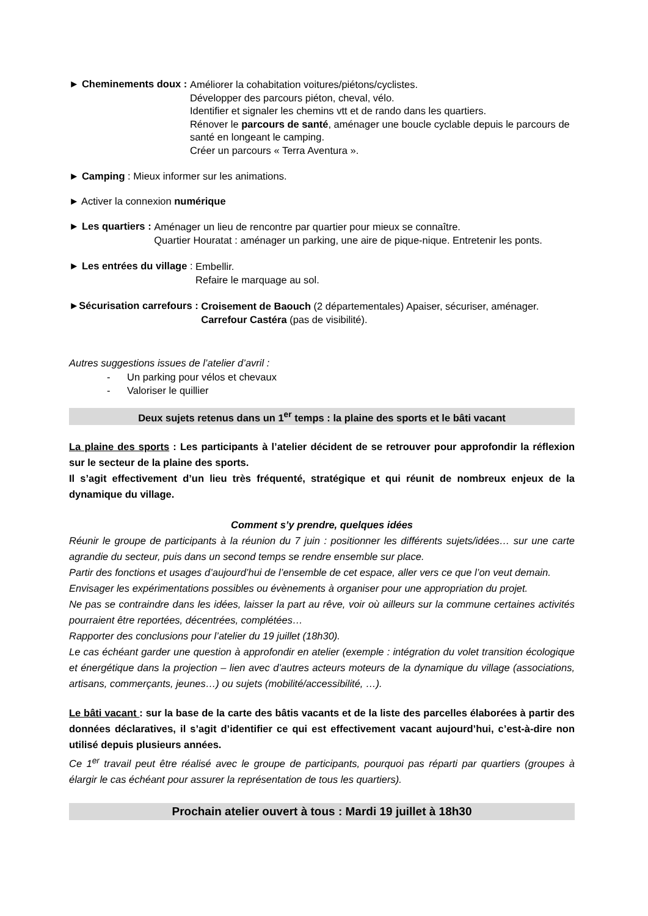► Cheminements doux :
Améliorer la cohabitation voitures/piétons/cyclistes.
Développer des parcours piéton, cheval, vélo.
Identifier et signaler les chemins vtt et de rando dans les quartiers.
Rénover le parcours de santé, aménager une boucle cyclable depuis le parcours de santé en longeant le camping.
Créer un parcours « Terra Aventura ».
► Camping : Mieux informer sur les animations.
► Activer la connexion numérique
► Les quartiers :
Aménager un lieu de rencontre par quartier pour mieux se connaître.
Quartier Houratat : aménager un parking, une aire de pique-nique. Entretenir les ponts.
► Les entrées du village :
Embellir.
Refaire le marquage au sol.
►Sécurisation carrefours :
Croisement de Baouch (2 départementales) Apaiser, sécuriser, aménager.
Carrefour Castéra (pas de visibilité).
Autres suggestions issues de l’atelier d’avril :
- Un parking pour vélos et chevaux
- Valoriser le quillier
Deux sujets retenus dans un 1<sup>er</sup> temps : la plaine des sports et le bâti vacant
La plaine des sports : Les participants à l’atelier décident de se retrouver pour approfondir la réflexion sur le secteur de la plaine des sports.
Il s’agit effectivement d’un lieu très fréquenté, stratégique et qui réunit de nombreux enjeux de la dynamique du village.
Comment s’y prendre, quelques idées
Réunir le groupe de participants à la réunion du 7 juin : positionner les différents sujets/idées… sur une carte agrandie du secteur, puis dans un second temps se rendre ensemble sur place.
Partir des fonctions et usages d’aujourd’hui de l’ensemble de cet espace, aller vers ce que l’on veut demain.
Envisager les expérimentations possibles ou évènements à organiser pour une appropriation du projet.
Ne pas se contraindre dans les idées, laisser la part au rêve, voir où ailleurs sur la commune certaines activités pourraient être reportées, décentrées, complétées…
Rapporter des conclusions pour l’atelier du 19 juillet (18h30).
Le cas échéant garder une question à approfondir en atelier (exemple : intégration du volet transition écologique et énergétique dans la projection – lien avec d’autres acteurs moteurs de la dynamique du village (associations, artisans, commerçants, jeunes…) ou sujets (mobilité/accessibilité, …).
Le bâti vacant : sur la base de la carte des bâtis vacants et de la liste des parcelles élaborées à partir des données déclaratives, il s’agit d’identifier ce qui est effectivement vacant aujourd’hui, c’est-à-dire non utilisé depuis plusieurs années.
Ce 1<sup>er</sup> travail peut être réalisé avec le groupe de participants, pourquoi pas réparti par quartiers (groupes à élargir le cas échéant pour assurer la représentation de tous les quartiers).
Prochain atelier ouvert à tous : Mardi 19 juillet à 18h30